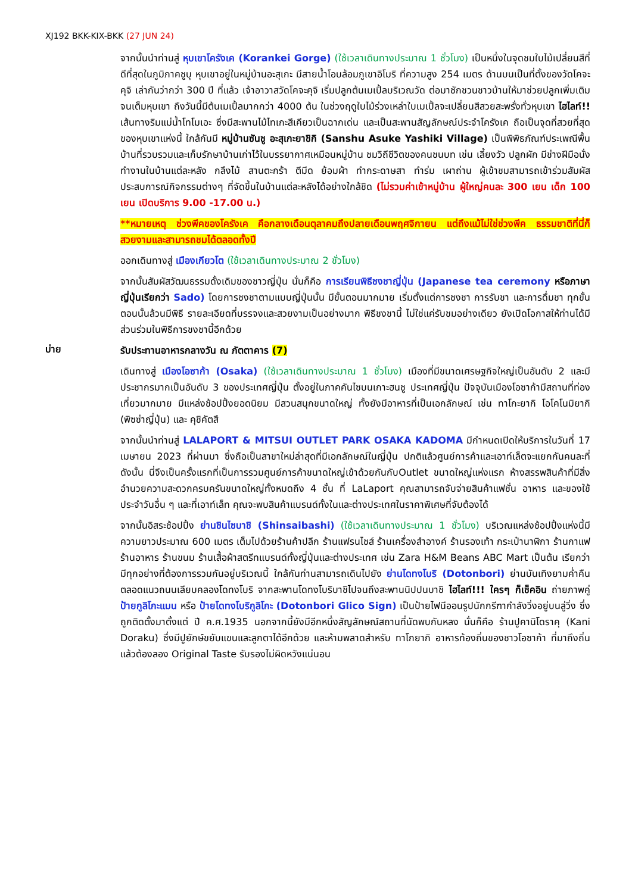XJ192 BKK-KIX-BKK (27 JUN 24)
จากนั้นนำท่านสู่ หุบเขาโครังเค (Korankei Gorge) (ใช้เวลาเดินทางประมาณ 1 ชั่วโมง) เป็นหนึ่งในจุดชมใบไม้เปลี่ยนสีที่ดีที่สุดในภูมิภาคชูบุ หุบเขาอยู่ในหมู่บ้านอะสุเกะ มีสายน้ำโอบล้อมภูเขาอิโมริ ที่ความสูง 254 เมตร ด้านบนเป็นที่ตั้งของวัดโคจะคุจิ เล่ากันว่ากว่า 300 ปี ที่แล้ว เจ้าอาวาสวัดโคจะคุจิ เริ่มปลูกต้นเมเปิ้ลบริเวณวัด ต่อมาชักชวนชาวบ้านให้มาช่วยปลูกเพิ่มเติมจนเต็มหุบเขา ถึงวันนี้มีต้นเมเปิ้ลมากกว่า 4000 ต้น ในช่วงฤดูใบไม้ร่วงเหล่าใบเมเปิ้ลจะเปลี่ยนสีสวยสะพรั่งทั่วหุบเขา ไฮไลท์!!เส้นทางริมแม่น้ำโทโมเอะ ซึ่งมีสะพานไม้ไทเกะสีเคียวเป็นฉากเด่น และเป็นสะพานสัญลักษณ์ประจำโครังเค ถือเป็นจุดที่สวยที่สุดของหุบเขาแห่งนี้ ใกล้กันมี หมู่บ้านซันชู อะสุเกะยาชิกิ (Sanshu Asuke Yashiki Village) เป็นพิพิธภัณฑ์ประเพณีพื้นบ้านที่รวบรวมและเก็บรักษาบ้านเก่าไว้ในบรรยากาศเหมือนหมู่บ้าน ชมวิถีชีวิตของคนชนบท เช่น เลี้ยงวัว ปลูกผัก มีช่างฝีมือนั่งทำงานในบ้านแต่ละหลัง กลึงไม้ สานตะกร้า ตีมีด ย้อมผ้า ทำกระดาษสา ทำร่ม เผาถ่าน ผู้เข้าชมสามารถเข้าร่วมสัมผัสประสบการณ์กิจกรรมต่างๆ ที่จัดขึ้นในบ้านแต่ละหลังได้อย่างใกล้ชิด (ไม่รวมค่าเข้าหมู่บ้าน ผู้ใหญ่คนละ 300 เยน เด็ก 100 เยน เปิดบริการ 9.00 -17.00 น.)
**หมายเหตุ ช่วงพีคของโครังเค คือกลางเดือนตุลาคมถึงปลายเดือนพฤศจิกายน แต่ถึงแม้ไม่ใช่ช่วงพีค ธรรมชาติที่นี่ก็สวยงามและสามารถชมได้ตลอดทั้งปี
ออกเดินทางสู่ เมืองเกียวโต (ใช้เวลาเดินทางประมาณ 2 ชั่วโมง)
จากนั้นสัมผัสวัฒนธรรมดั้งเดิมของชาวญี่ปุ่น นั่นก็คือ การเรียนพิธีชงชาญี่ปุ่น (Japanese tea ceremony หรือภาษาญี่ปุ่นเรียกว่า Sado) โดยการชงชาตามแบบญี่ปุ่นนั้น มีขั้นตอนมากมาย เริ่มตั้งแต่การชงชา การรับชา และการดื่มชา ทุกขั้นตอนนั้นล้วนมีพิธี รายละเอียดที่บรรจงและสวยงามเป็นอย่างมาก พิธีชงชานี้ ไม่ใช่แค่รับชมอย่างเดียว ยังเปิดโอกาสให้ท่านได้มีส่วนร่วมในพิธีการชงชานี้อีกด้วย
บ่าย
รับประทานอาหารกลางวัน ณ ภัตตาคาร (7)
เดินทางสู่ เมืองโอซาก้า (Osaka) (ใช้เวลาเดินทางประมาณ 1 ชั่วโมง) เมืองที่มีขนาดเศรษฐกิจใหญ่เป็นอันดับ 2 และมีประชากรมากเป็นอันดับ 3 ของประเทศญี่ปุ่น ตั้งอยู่ในภาคคันไซบนเกาะฮนชู ประเทศญี่ปุ่น ปัจจุบันเมืองโอซาก้ามีสถานที่ท่องเที่ยวมากมาย มีแหล่งช้อปปิ้งยอดนิยม มีสวนสนุกขนาดใหญ่ ทั้งยังมีอาหารที่เป็นเอกลักษณ์ เช่น ทาโกะยากิ โอโคโนมิยากิ (พิซซ่าญี่ปุ่น) และ คุชิคัตสึ
จากนั้นนำท่านสู่ LALAPORT & MITSUI OUTLET PARK OSAKA KADOMA มีกำหนดเปิดให้บริการในวันที่ 17 เมษายน 2023 ที่ผ่านมา ซึ่งถือเป็นสาขาใหม่ล่าสุดที่มีเอกลักษณ์ในญี่ปุ่น ปกติแล้วศูนย์การค้าและเอาท์เล็ตจะแยกกันคนละที่ ดังนั้น นี่จึงเป็นครั้งแรกที่เป็นการรวมศูนย์การค้าขนาดใหญ่เข้าด้วยกันกับOutlet ขนาดใหญ่แห่งแรก ห้างสรรพสินค้าที่มีสิ่งอำนวยความสะดวกครบครันขนาดใหญ่ทั้งหมดถึง 4 ชั้น ที่ LaLaport คุณสามารถจับจ่ายสินค้าแฟชั่น อาหาร และของใช้ประจำวันอื่น ๆ และที่เอาท์เล็ท คุณจะพบสินค้าแบรนด์ทั้งในและต่างประเทศในราคาพิเศษที่จับต้องได้
จากนั้นอิสระช้อปปิ้ง ย่านชินไซบาชิ (Shinsaibashi) (ใช้เวลาเดินทางประมาณ 1 ชั่วโมง) บริเวณแหล่งช้อปปิ้งแห่งนี้มีความยาวประมาณ 600 เมตร เต็มไปด้วยร้านค้าปลีก ร้านแฟรนไชส์ ร้านเครื่องสำอางค์ ร้านรองเท้า กระเป๋านาฬิกา ร้านกาแฟ ร้านอาหาร ร้านขนม ร้านเสื้อผ้าสตรีทแบรนด์ทั้งญี่ปุ่นและต่างประเทศ เช่น Zara H&M Beans ABC Mart เป็นต้น เรียกว่ามีทุกอย่างที่ต้องการรวมกันอยู่บริเวณนี้ ใกล้กันท่านสามารถเดินไปยัง ย่านโดทงโบริ (Dotonbori) ย่านบันเทิงยามค่ำคืนตลอดแนวถนนเลียบคลองโดทงโบริ จากสะพานโดทงโบริบาชิไปจนถึงสะพานนิปปนบาชิ ไฮไลท์!!! ใครๆ ก็เช็คอิน ถ่ายภาพคู่ ป้ายกูลิโกะแมน หรือ ป้ายโดทงโบริกูลิโกะ (Dotonbori Glico Sign) เป็นป้ายไฟนีออนรูปนักกรีฑากำลังวิ่งอยู่บนลู่วิ่ง ซึ่งถูกติดตั้งมาตั้งแต่ ปี ค.ศ.1935 นอกจากนี้ยังมีอีกหนึ่งสัญลักษณ์สถานที่นัดพบกันหลง นั่นก็คือ ร้านปูคานิโดราคุ (Kani Doraku) ซึ่งมีปูยักษ์ขยับแขนและลูกตาได้อีกด้วย และห้ามพลาดสำหรับ ทาโกยากิ อาหารท้องถิ่นของชาวโอซาก้า ที่มาถึงถิ่นแล้วต้องลอง Original Taste รับรองไม่ผิดหวังแน่นอน